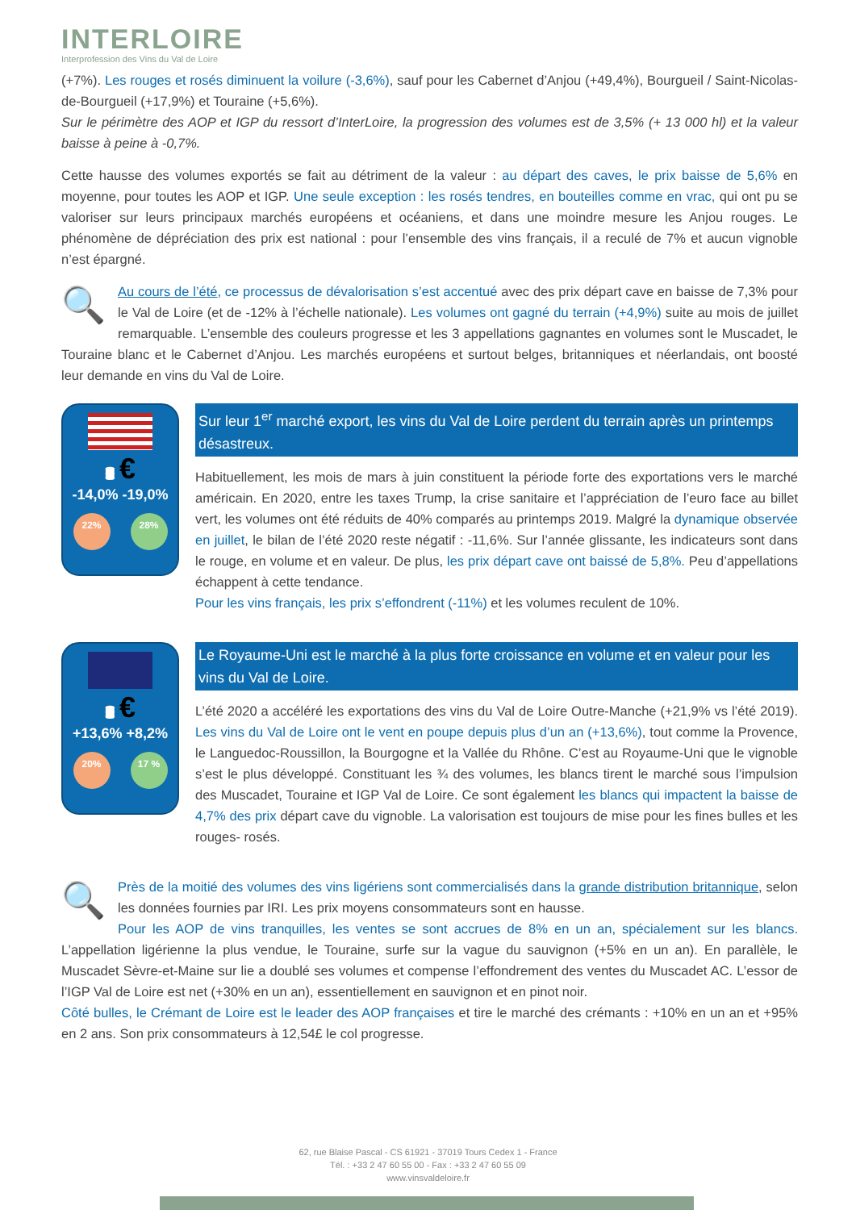INTERLOIRE
Interprofession des Vins du Val de Loire
(+7%). Les rouges et rosés diminuent la voilure (-3,6%), sauf pour les Cabernet d’Anjou (+49,4%), Bourgueil / Saint-Nicolas-de-Bourgueil (+17,9%) et Touraine (+5,6%).
Sur le périmètre des AOP et IGP du ressort d’InterLoire, la progression des volumes est de 3,5% (+ 13 000 hl) et la valeur baisse à peine à -0,7%.
Cette hausse des volumes exportés se fait au détriment de la valeur : au départ des caves, le prix baisse de 5,6% en moyenne, pour toutes les AOP et IGP. Une seule exception : les rosés tendres, en bouteilles comme en vrac, qui ont pu se valoriser sur leurs principaux marchés européens et océaniens, et dans une moindre mesure les Anjou rouges. Le phénomène de dépréciation des prix est national : pour l’ensemble des vins français, il a reculé de 7% et aucun vignoble n’est épargné.
🔍 Au cours de l’été, ce processus de dévalorisation s’est accentué avec des prix départ cave en baisse de 7,3% pour le Val de Loire (et de -12% à l’échelle nationale). Les volumes ont gagné du terrain (+4,9%) suite au mois de juillet remarquable. L’ensemble des couleurs progresse et les 3 appellations gagnantes en volumes sont le Muscadet, le Touraine blanc et le Cabernet d’Anjou. Les marchés européens et surtout belges, britanniques et néerlandais, ont boosté leur demande en vins du Val de Loire.
🛢 €
-14,0% -19,0%
22% 28%
Sur leur 1<sup>er</sup> marché export, les vins du Val de Loire perdent du terrain après un printemps désastreux.
Habituellement, les mois de mars à juin constituent la période forte des exportations vers le marché américain. En 2020, entre les taxes Trump, la crise sanitaire et l’appréciation de l’euro face au billet vert, les volumes ont été réduits de 40% comparés au printemps 2019. Malgré la dynamique observée en juillet, le bilan de l’été 2020 reste négatif : -11,6%. Sur l’année glissante, les indicateurs sont dans le rouge, en volume et en valeur. De plus, les prix départ cave ont baissé de 5,8%. Peu d’appellations échappent à cette tendance.
Pour les vins français, les prix s’effondrent (-11%) et les volumes reculent de 10%.
🛢 €
+13,6% +8,2%
20% 17 %
Le Royaume-Uni est le marché à la plus forte croissance en volume et en valeur pour les vins du Val de Loire.
L’été 2020 a accéléré les exportations des vins du Val de Loire Outre-Manche (+21,9% vs l’été 2019). Les vins du Val de Loire ont le vent en poupe depuis plus d’un an (+13,6%), tout comme la Provence, le Languedoc-Roussillon, la Bourgogne et la Vallée du Rhône. C’est au Royaume-Uni que le vignoble s’est le plus développé. Constituant les ¾ des volumes, les blancs tirent le marché sous l’impulsion des Muscadet, Touraine et IGP Val de Loire. Ce sont également les blancs qui impactent la baisse de 4,7% des prix départ cave du vignoble. La valorisation est toujours de mise pour les fines bulles et les rouges- rosés.
🔍 Près de la moitié des volumes des vins ligériens sont commercialisés dans la grande distribution britannique, selon les données fournies par IRI. Les prix moyens consommateurs sont en hausse.
Pour les AOP de vins tranquilles, les ventes se sont accrues de 8% en un an, spécialement sur les blancs. L’appellation ligérienne la plus vendue, le Touraine, surfe sur la vague du sauvignon (+5% en un an). En parallèle, le Muscadet Sèvre-et-Maine sur lie a doublé ses volumes et compense l’effondrement des ventes du Muscadet AC. L’essor de l’IGP Val de Loire est net (+30% en un an), essentiellement en sauvignon et en pinot noir.
Côté bulles, le Crémant de Loire est le leader des AOP françaises et tire le marché des crémants : +10% en un an et +95% en 2 ans. Son prix consommateurs à 12,54£ le col progresse.
62, rue Blaise Pascal - CS 61921 - 37019 Tours Cedex 1 - France
Tél. : +33 2 47 60 55 00 - Fax : +33 2 47 60 55 09
www.vinsvaldeloire.fr